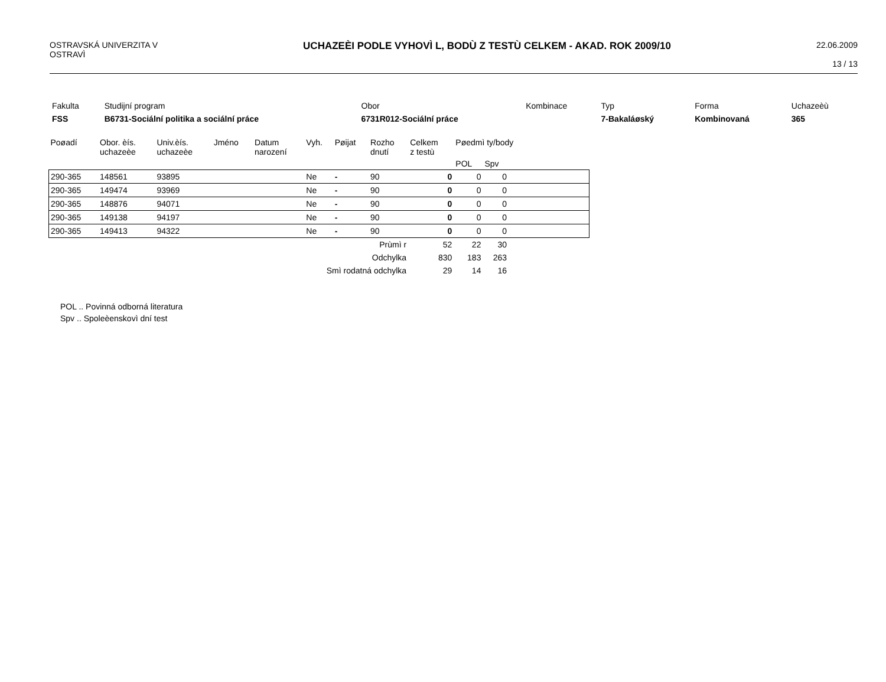OSTRAVSKÁ UNIVERZITA V
OSTRAVÌ
UCHAZEÈI PODLE VYHOVÌ L, BODÙ Z TESTÙ CELKEM - AKAD. ROK 2009/10
22.06.2009
13 / 13
| Fakulta | Studijní program | Obor | Kombinace | Typ | Forma | Uchazeèù |
| FSS | B6731-Sociální politika a sociální práce | 6731R012-Sociální práce | | 7-Bakaláøský | Kombinovaná | 365 |
| Poøadí | Obor. èís. uchazeèe | Univ.èís. uchazeèe | Jméno | Datum narození | Vyh. | Pøijat | Rozho dnutí | Celkem z testù | Pøedmì ty/body | | |
| --- | --- | --- | --- | --- | --- | --- | --- | --- | --- | --- | --- |
| | | | | | | | | | POL | Spv | |
| 290-365 | 148561 | 93895 | | | Ne | - | 90 | 0 | 0 | 0 | |
| 290-365 | 149474 | 93969 | | | Ne | - | 90 | 0 | 0 | 0 | |
| 290-365 | 148876 | 94071 | | | Ne | - | 90 | 0 | 0 | 0 | |
| 290-365 | 149138 | 94197 | | | Ne | - | 90 | 0 | 0 | 0 | |
| 290-365 | 149413 | 94322 | | | Ne | - | 90 | 0 | 0 | 0 | |
| Prùmì r | | | | | | | | 52 | 22 | 30 | |
| Odchylka | | | | | | | | 830 | 183 | 263 | |
| Smì rodatná odchylka | | | | | | | | 29 | 14 | 16 | |
POL .. Povinná odborná literatura
Spv .. Spoleèenskovì dní test